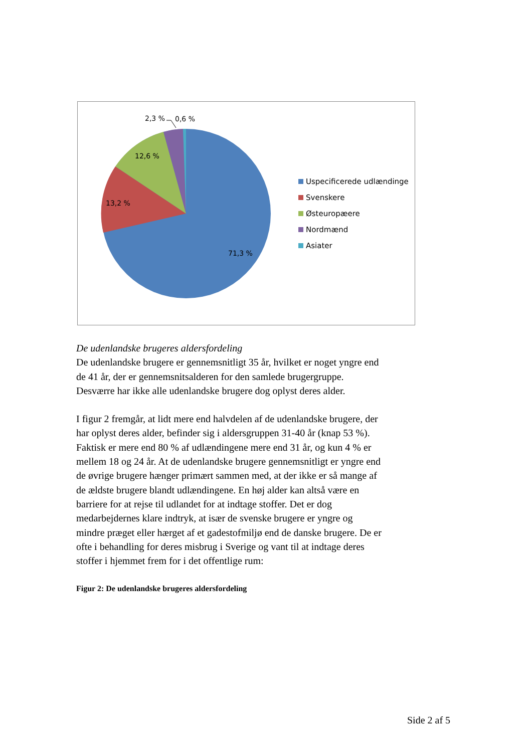2,3 % 0,6 %
12,6 %
13,2 %
71,3 %
Uspecificerede udlændinge
Svenskere
Østeuropæere
Nordmænd
Asiater
De udenlandske brugeres aldersfordeling
De udenlandske brugere er gennemsnitligt 35 år, hvilket er noget yngre end de 41 år, der er gennemsnitsalderen for den samlede brugergruppe. Desværre har ikke alle udenlandske brugere dog oplyst deres alder.
I figur 2 fremgår, at lidt mere end halvdelen af de udenlandske brugere, der har oplyst deres alder, befinder sig i aldersgruppen 31-40 år (knap 53 %). Faktisk er mere end 80 % af udlændingene mere end 31 år, og kun 4 % er mellem 18 og 24 år. At de udenlandske brugere gennemsnitligt er yngre end de øvrige brugere hænger primært sammen med, at der ikke er så mange af de ældste brugere blandt udlændingene. En høj alder kan altså være en barriere for at rejse til udlandet for at indtage stoffer. Det er dog medarbejdernes klare indtryk, at især de svenske brugere er yngre og mindre præget eller hærget af et gadestofmiljø end de danske brugere. De er ofte i behandling for deres misbrug i Sverige og vant til at indtage deres stoffer i hjemmet frem for i det offentlige rum:
Figur 2: De udenlandske brugeres aldersfordeling
Side 2 af 5